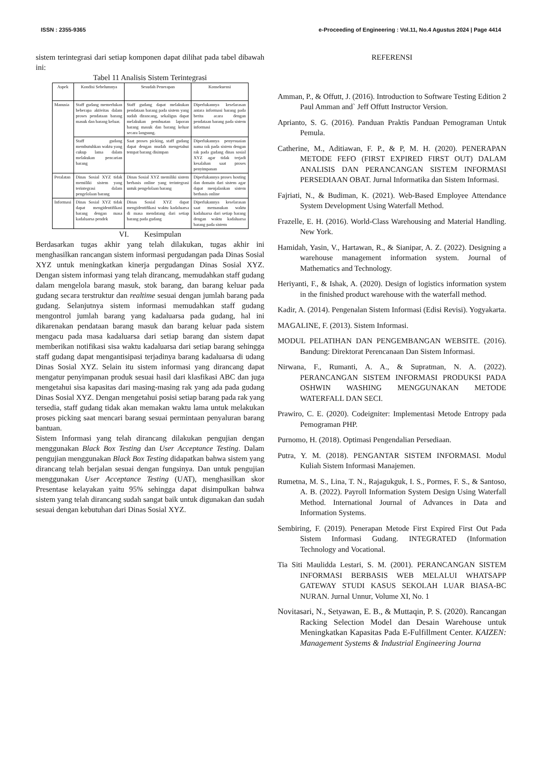ISSN : 2355-9365 e-Proceeding of Engineering : Vol.11, No.4 Agustus 2024 | Page 4414
sistem terintegrasi dari setiap komponen dapat dilihat pada tabel dibawah ini:
Tabel 11 Analisis Sistem Terintegrasi
| Aspek | Kondisi Sebelumnya | Sesudah Penerapan | Konsekuensi |
| --- | --- | --- | --- |
| Manusia | Staff gudang memerlukan beberapa aktivitas dalam proses pendataan barang masuk dan barang keluar. | Staff gudang dapat melakukan pendataan barang pada sistem yang sudah dirancang, sekaligus dapat melakukan pembuatan laporan barang masuk dan barang keluar secara langsung. | Diperlukannya keselarasan antara informasi barang pada berita acara dengan pendataan barang pada sistem informasi |
| | Staff gudang membutuhkan waktu yang cukup lama dalam melakukan pencarian barang | Saat proses picking, staff gudang dapat dengan mudah mengetahui tempat barang disimpan | Diperlukannya penyesuaian nama rak pada sistem dengan rak pada gudang dinas sosial XYZ agar tidak terjadi kesalahan saat proses penyimpanan |
| Peralatan | Dinas Sosial XYZ tidak memiliki sistem yang terintegrasi dalam pengelolaan barang | Dinas Sosial XYZ memiliki sistem berbasis online yang terintegrasi untuk pengelolaan barang | Diperlukannya proses hosting dan domain dari sistem agar dapat menjalankan sistem berbasis online |
| Informasi | Dinas Sosial XYZ tidak dapat mengidentifikasi barang dengan masa kadaluarsa pendek | Dinas Sosial XYZ dapat mengidentifikasi waktu kadaluarsa di masa mendatang dari setiap barang pada gudang | Diperlukannya keselarasan saat memasukan waktu kadaluarsa dari setiap barang dengan waktu kadaluarsa barang pada sistem |
VI. Kesimpulan
Berdasarkan tugas akhir yang telah dilakukan, tugas akhir ini menghasilkan rancangan sistem informasi pergudangan pada Dinas Sosial XYZ untuk meningkatkan kinerja pergudangan Dinas Sosial XYZ. Dengan sistem informasi yang telah dirancang, memudahkan staff gudang dalam mengelola barang masuk, stok barang, dan barang keluar pada gudang secara terstruktur dan realtime sesuai dengan jumlah barang pada gudang. Selanjutnya sistem informasi memudahkan staff gudang mengontrol jumlah barang yang kadaluarsa pada gudang, hal ini dikarenakan pendataan barang masuk dan barang keluar pada sistem mengacu pada masa kadaluarsa dari setiap barang dan sistem dapat memberikan notifikasi sisa waktu kadaluarsa dari setiap barang sehingga staff gudang dapat mengantisipasi terjadinya barang kadaluarsa di udang Dinas Sosial XYZ. Selain itu sistem informasi yang dirancang dapat mengatur penyimpanan produk sesuai hasil dari klasfikasi ABC dan juga mengetahui sisa kapasitas dari masing-masing rak yang ada pada gudang Dinas Sosial XYZ. Dengan mengetahui posisi setiap barang pada rak yang tersedia, staff gudang tidak akan memakan waktu lama untuk melakukan proses picking saat mencari barang sesuai permintaan penyaluran barang bantuan.
Sistem Informasi yang telah dirancang dilakukan pengujian dengan menggunakan Black Box Testing dan User Acceptance Testing. Dalam pengujian menggunakan Black Box Testing didapatkan bahwa sistem yang dirancang telah berjalan sesuai dengan fungsinya. Dan untuk pengujian menggunakan User Acceptance Testing (UAT), menghasilkan skor Presentase kelayakan yaitu 95% sehingga dapat disimpulkan bahwa sistem yang telah dirancang sudah sangat baik untuk digunakan dan sudah sesuai dengan kebutuhan dari Dinas Sosial XYZ.
REFERENSI
Amman, P., & Offutt, J. (2016). Introduction to Software Testing Edition 2 Paul Amman and` Jeff Offutt Instructor Version.
Aprianto, S. G. (2016). Panduan Praktis Panduan Pemograman Untuk Pemula.
Catherine, M., Aditiawan, F. P., & P, M. H. (2020). PENERAPAN METODE FEFO (FIRST EXPIRED FIRST OUT) DALAM ANALISIS DAN PERANCANGAN SISTEM INFORMASI PERSEDIAAN OBAT. Jurnal Informatika dan Sistem Informasi.
Fajriati, N., & Budiman, K. (2021). Web-Based Employee Attendance System Development Using Waterfall Method.
Frazelle, E. H. (2016). World-Class Warehousing and Material Handling. New York.
Hamidah, Yasin, V., Hartawan, R., & Sianipar, A. Z. (2022). Designing a warehouse management information system. Journal of Mathematics and Technology.
Heriyanti, F., & Ishak, A. (2020). Design of logistics information system in the finished product warehouse with the waterfall method.
Kadir, A. (2014). Pengenalan Sistem Informasi (Edisi Revisi). Yogyakarta.
MAGALINE, F. (2013). Sistem Informasi.
MODUL PELATIHAN DAN PENGEMBANGAN WEBSITE. (2016). Bandung: Direktorat Perencanaan Dan Sistem Informasi.
Nirwana, F., Rumanti, A. A., & Supratman, N. A. (2022). PERANCANGAN SISTEM INFORMASI PRODUKSI PADA OSHWIN WASHING MENGGUNAKAN METODE WATERFALL DAN SECI.
Prawiro, C. E. (2020). Codeigniter: Implementasi Metode Entropy pada Pemograman PHP.
Purnomo, H. (2018). Optimasi Pengendalian Persediaan.
Putra, Y. M. (2018). PENGANTAR SISTEM INFORMASI. Modul Kuliah Sistem Informasi Manajemen.
Rumetna, M. S., Lina, T. N., Rajagukguk, I. S., Pormes, F. S., & Santoso, A. B. (2022). Payroll Information System Design Using Waterfall Method. International Journal of Advances in Data and Information Systems.
Sembiring, F. (2019). Penerapan Metode First Expired First Out Pada Sistem Informasi Gudang. INTEGRATED (Information Technology and Vocational.
Tia Siti Maulidda Lestari, S. M. (2001). PERANCANGAN SISTEM INFORMASI BERBASIS WEB MELALUI WHATSAPP GATEWAY STUDI KASUS SEKOLAH LUAR BIASA-BC NURAN. Jurnal Unnur, Volume XI, No. 1
Novitasari, N., Setyawan, E. B., & Muttaqin, P. S. (2020). Rancangan Racking Selection Model dan Desain Warehouse untuk Meningkatkan Kapasitas Pada E-Fulfillment Center. KAIZEN: Management Systems & Industrial Engineering Journa